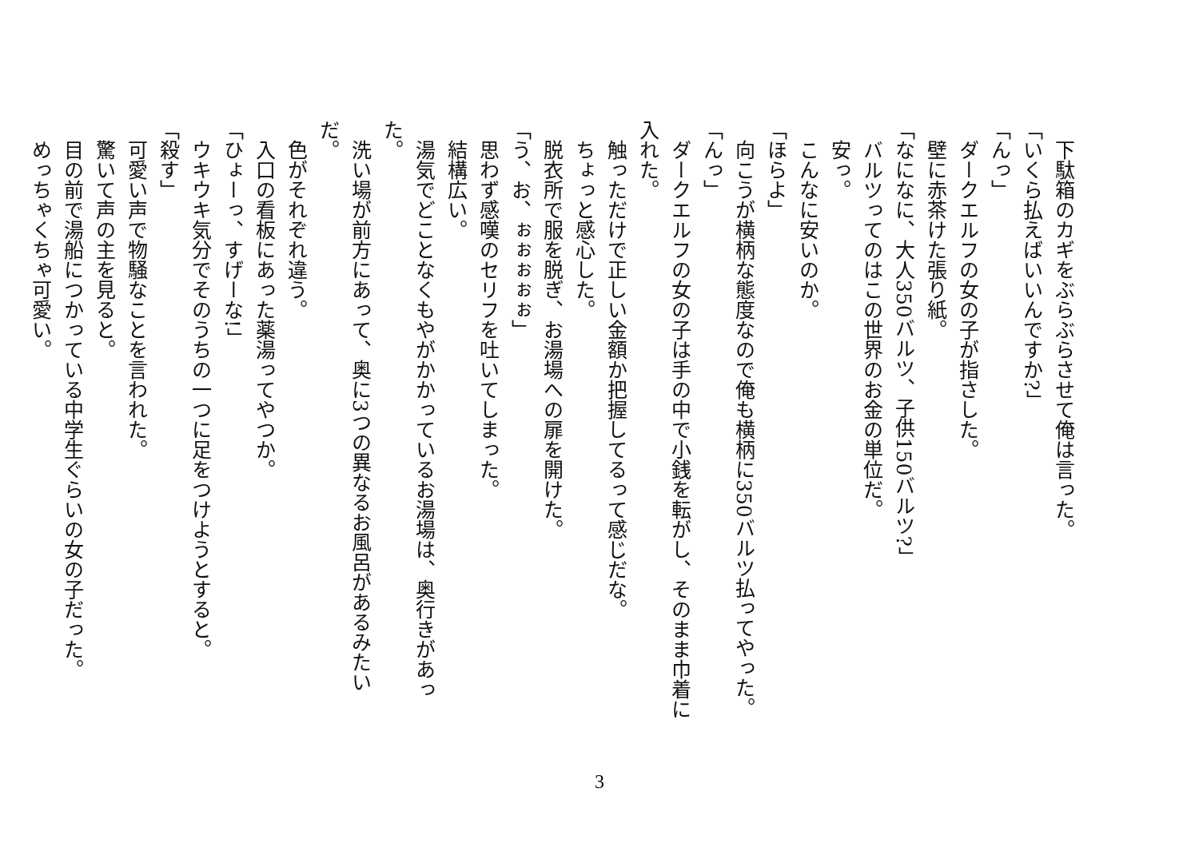下駄箱のカギをぶらぶらさせて俺は言った。
「いくら払えばいいんですか?」
「んっ」
　ダークエルフの女の子が指さした。
　壁に赤茶けた張り紙。
「なになに、大人350バルツ、子供150バルツ?」
　バルツってのはこの世界のお金の単位だ。
　安っ。
　こんなに安いのか。
「ほらよ」
　向こうが横柄な態度なので俺も横柄に350バルツ払ってやった。
「んっ」
　ダークエルフの女の子は手の中で小銭を転がし、そのまま巾着に入れた。
　触っただけで正しい金額か把握してるって感じだな。
　ちょっと感心した。
　脱衣所で服を脱ぎ、お湯場への扉を開けた。
「う、お、ぉぉぉぉぉ」
　思わず感嘆のセリフを吐いてしまった。
　結構広い。
　湯気でどことなくもやがかかっているお湯場は、奥行きがあった。
　洗い場が前方にあって、奥に3つの異なるお風呂があるみたいだ。
　色がそれぞれ違う。
　入口の看板にあった薬湯ってやつか。
「ひょーっ、すげーな!」
　ウキウキ気分でそのうちの一つに足をつけようとすると。
「殺す」
　可愛い声で物騒なことを言われた。
　驚いて声の主を見ると。
　目の前で湯船につかっている中学生ぐらいの女の子だった。
　めっちゃくちゃ可愛い。
3